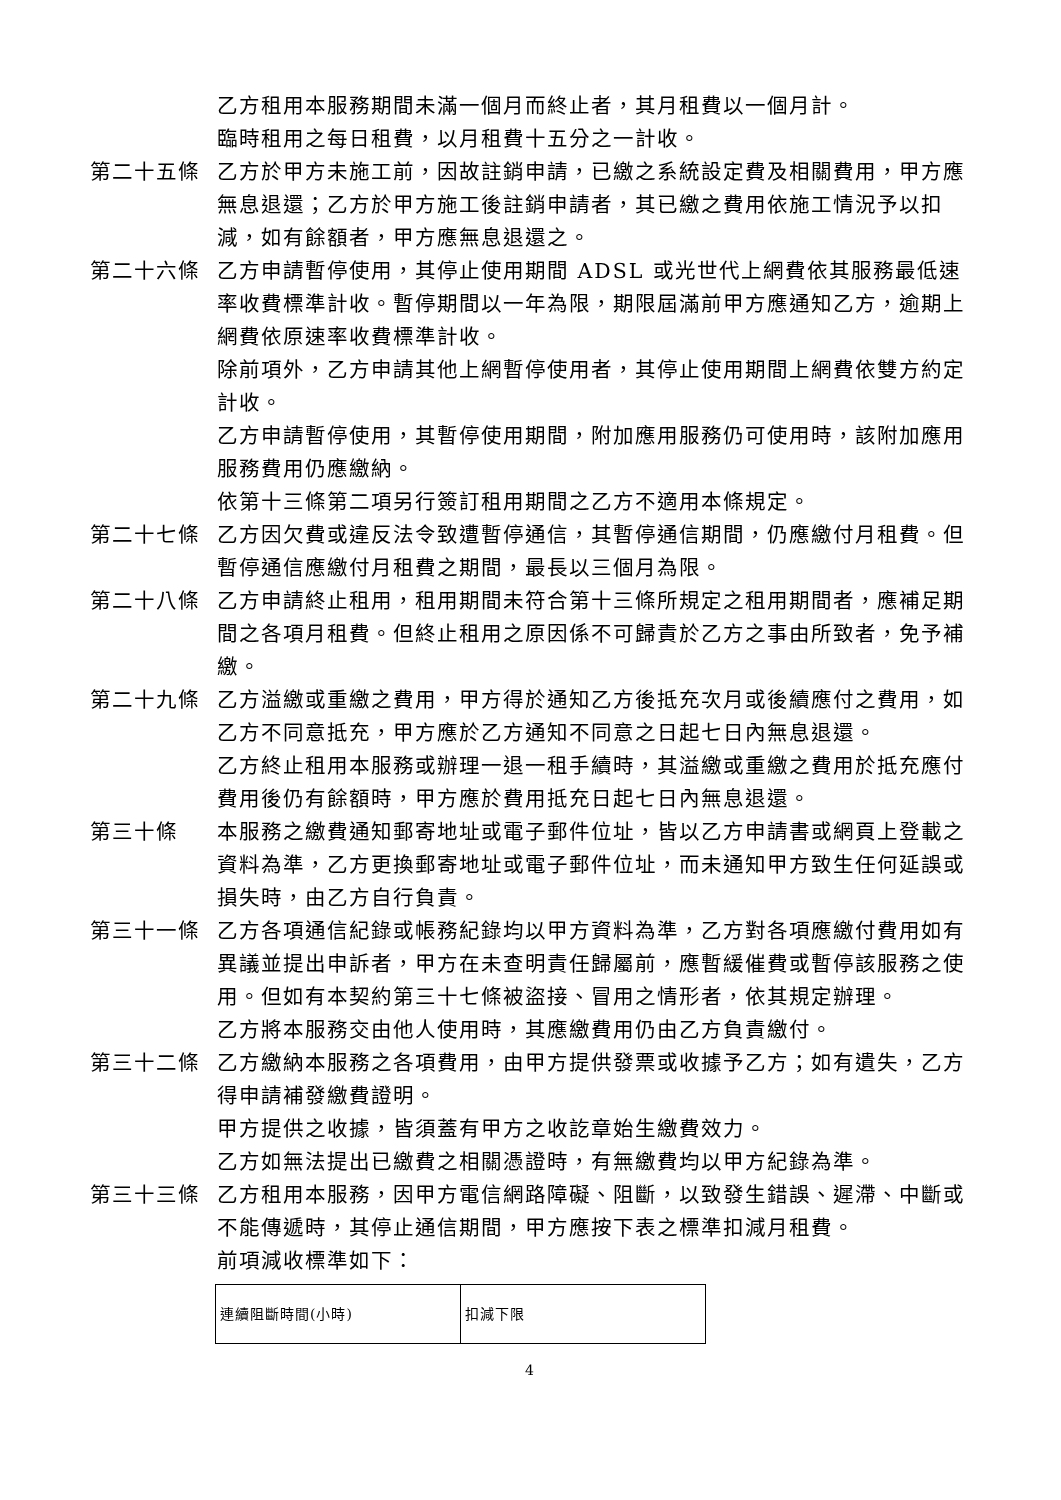乙方租用本服務期間未滿一個月而終止者，其月租費以一個月計。
臨時租用之每日租費，以月租費十五分之一計收。
第二十五條 乙方於甲方未施工前，因故註銷申請，已繳之系統設定費及相關費用，甲方應無息退還；乙方於甲方施工後註銷申請者，其已繳之費用依施工情況予以扣減，如有餘額者，甲方應無息退還之。
第二十六條 乙方申請暫停使用，其停止使用期間 ADSL 或光世代上網費依其服務最低速率收費標準計收。暫停期間以一年為限，期限屆滿前甲方應通知乙方，逾期上網費依原速率收費標準計收。
除前項外，乙方申請其他上網暫停使用者，其停止使用期間上網費依雙方約定計收。
乙方申請暫停使用，其暫停使用期間，附加應用服務仍可使用時，該附加應用服務費用仍應繳納。
依第十三條第二項另行簽訂租用期間之乙方不適用本條規定。
第二十七條 乙方因欠費或違反法令致遭暫停通信，其暫停通信期間，仍應繳付月租費。但暫停通信應繳付月租費之期間，最長以三個月為限。
第二十八條 乙方申請終止租用，租用期間未符合第十三條所規定之租用期間者，應補足期間之各項月租費。但終止租用之原因係不可歸責於乙方之事由所致者，免予補繳。
第二十九條 乙方溢繳或重繳之費用，甲方得於通知乙方後抵充次月或後續應付之費用，如乙方不同意抵充，甲方應於乙方通知不同意之日起七日內無息退還。
乙方終止租用本服務或辦理一退一租手續時，其溢繳或重繳之費用於抵充應付費用後仍有餘額時，甲方應於費用抵充日起七日內無息退還。
第三十條 本服務之繳費通知郵寄地址或電子郵件位址，皆以乙方申請書或網頁上登載之資料為準，乙方更換郵寄地址或電子郵件位址，而未通知甲方致生任何延誤或損失時，由乙方自行負責。
第三十一條 乙方各項通信紀錄或帳務紀錄均以甲方資料為準，乙方對各項應繳付費用如有異議並提出申訴者，甲方在未查明責任歸屬前，應暫緩催費或暫停該服務之使用。但如有本契約第三十七條被盜接、冒用之情形者，依其規定辦理。
乙方將本服務交由他人使用時，其應繳費用仍由乙方負責繳付。
第三十二條 乙方繳納本服務之各項費用，由甲方提供發票或收據予乙方；如有遺失，乙方得申請補發繳費證明。
甲方提供之收據，皆須蓋有甲方之收訖章始生繳費效力。
乙方如無法提出已繳費之相關憑證時，有無繳費均以甲方紀錄為準。
第三十三條 乙方租用本服務，因甲方電信網路障礙、阻斷，以致發生錯誤、遲滯、中斷或不能傳遞時，其停止通信期間，甲方應按下表之標準扣減月租費。
前項減收標準如下：
| 連續阻斷時間(小時) | 扣減下限 |
4